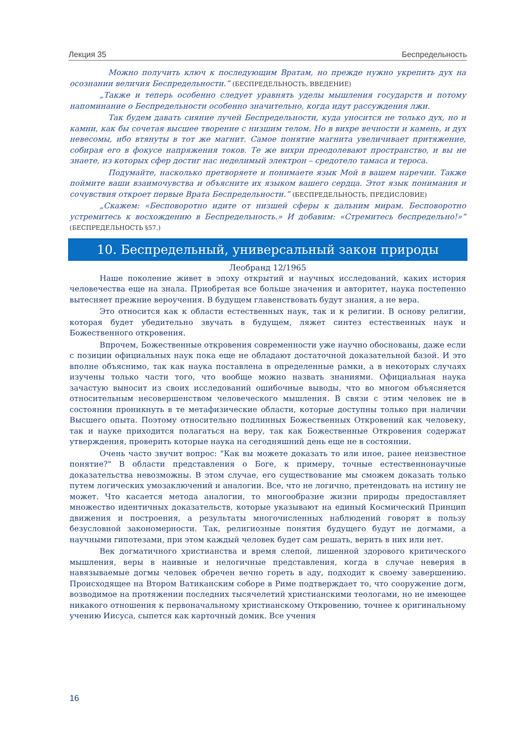Лекция 35 Беспредельность
Можно получить ключ к последующим Вратам, но прежде нужно укрепить дух на осознании величия Беспредельности.” (БЕСПРЕДЕЛЬНОСТЬ, ВВЕДЕНИЕ)
„Также и теперь особенно следует уравнять уделы мышления государств и потому напоминание о Беспредельности особенно значительно, когда идут рассуждения лжи.
Так будем давать сияние лучей Беспредельности, куда уносится не только дух, но и камни, как бы сочетая высшее творение с низшим телом. Но в вихре вечности и камень, и дух невесомы, ибо втянуты в тот же магнит. Самое понятие магнита увеличивает притяжение, собирая его в фокусе напряжения токов. Те же вихри преодолевают пространство, и вы не знаете, из которых сфер достиг нас неделимый электрон – средотело тамаса и тероса.
Подумайте, насколько претворяете и понимаете язык Мой в вашем наречии. Также поймите ваши взаимочувства и объясните их языком вашего сердца. Этот язык понимания и сочувствия откроет первые Врата Беспредельности.” (БЕСПРЕДЕЛЬНОСТЬ, ПРЕДИСЛОВИЕ)
„Скажем: «Бесповоротно идите от низшей сферы к дальним мирам. Бесповоротно устремитесь к восхождению в Беспредельность.» И добавим: «Стремитесь беспредельно!»“ (БЕСПРЕДЕЛЬНОСТЬ §57.)
10. Беспредельный, универсальный закон природы
Леобранд 12/1965
Наше поколение живет в эпоху открытий и научных исследований, каких история человечества еще на знала. Приобретая все больше значения и авторитет, наука постепенно вытесняет прежние вероучения. В будущем главенствовать будут знания, а не вера.
Это относится как к области естественных наук, так и к религии. В основу религии, которая будет убедительно звучать в будущем, ляжет синтез естественных наук и Божественного откровения.
Впрочем, Божественные откровения современности уже научно обоснованы, даже если с позиции официальных наук пока еще не обладают достаточной доказательной базой. И это вполне объяснимо, так как наука поставлена в определенные рамки, а в некоторых случаях изучены только части того, что вообще можно назвать знаниями. Официальная наука зачастую выносит из своих исследований ошибочные выводы, что во многом объясняется относительным несовершенством человеческого мышления. В связи с этим человек не в состоянии проникнуть в те метафизические области, которые доступны только при наличии Высшего опыта. Поэтому относительно подлинных Божественных Откровений как человеку, так и науке приходится полагаться на веру, так как Божественные Откровения содержат утверждения, проверить которые наука на сегодняшний день еще не в состоянии.
Очень часто звучит вопрос: "Как вы можете доказать то или иное, ранее неизвестное понятие?" В области представления о Боге, к примеру, точные естественнонаучные доказательства невозможны. В этом случае, его существование мы сможем доказать только путем логических умозаключений и аналогии. Все, что не логично, претендовать на истину не может. Что касается метода аналогии, то многообразие жизни природы предоставляет множество идентичных доказательств, которые указывают на единый Космический Принцип движения и построения, а результаты многочисленных наблюдений говорят в пользу безусловной закономерности. Так, религиозные понятия будущего будут не догмами, а научными гипотезами, при этом каждый человек будет сам решать, верить в них или нет.
Век догматичного христианства и время слепой, лишенной здорового критического мышления, веры в наивные и нелогичные представления, когда в случае неверия в навязываемые догмы человек обречен вечно гореть в аду, подходит к своему завершению. Происходящее на Втором Ватиканским соборе в Риме подтверждает то, что сооружение догм, возводимое на протяжении последних тысячелетий христианскими теологами, но не имеющее никакого отношения к первоначальному христианскому Откровению, точнее к оригинальному учению Иисуса, сыпется как карточный домик. Все учения
16